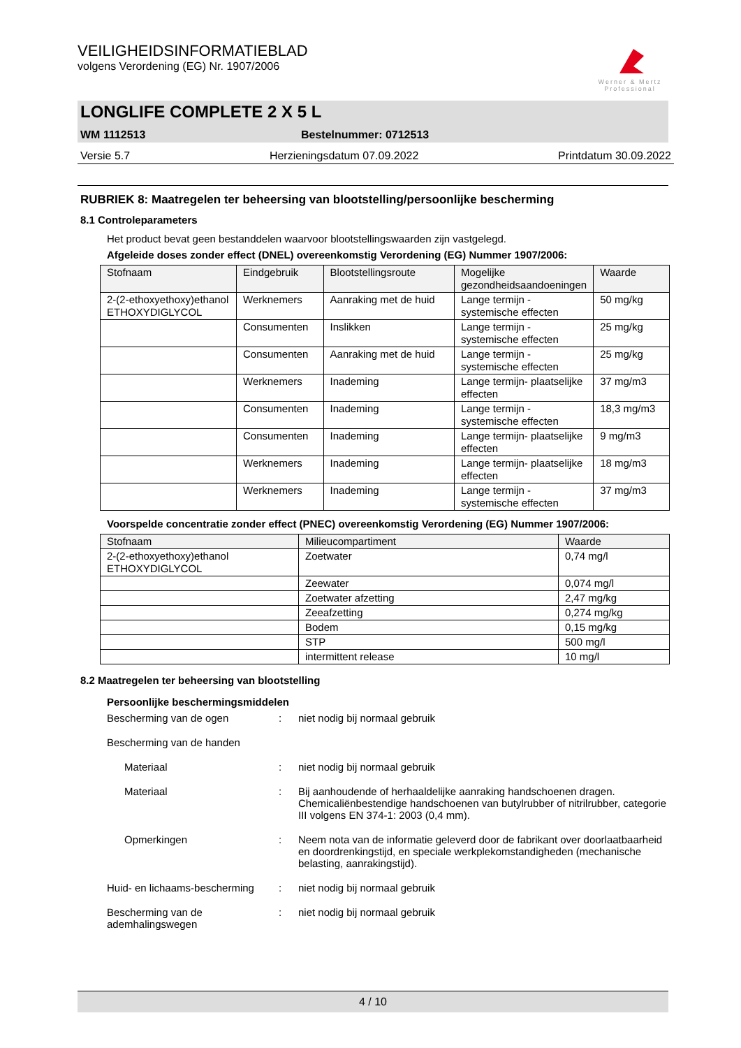Werner & Mertz
Professional
VEILIGHEIDSINFORMATIEBLAD
volgens Verordening (EG) Nr. 1907/2006
LONGLIFE COMPLETE 2 X 5 L
WM 1112513 Bestelnummer: 0712513
Versie 5.7 Herzieningsdatum 07.09.2022 Printdatum 30.09.2022
RUBRIEK 8: Maatregelen ter beheersing van blootstelling/persoonlijke bescherming
8.1 Controleparameters
Het product bevat geen bestanddelen waarvoor blootstellingswaarden zijn vastgelegd.
Afgeleide doses zonder effect (DNEL) overeenkomstig Verordening (EG) Nummer 1907/2006:
| Stofnaam | Eindgebruik | Blootstellingsroute | Mogelijke gezondheidsaandoeningen | Waarde |
| --- | --- | --- | --- | --- |
| 2-(2-ethoxyethoxy)ethanol ETHOXYDIGLYCOL | Werknemers | Aanraking met de huid | Lange termijn - systemische effecten | 50 mg/kg |
| | Consumenten | Inslikken | Lange termijn - systemische effecten | 25 mg/kg |
| | Consumenten | Aanraking met de huid | Lange termijn - systemische effecten | 25 mg/kg |
| | Werknemers | Inademing | Lange termijn- plaatselijke effecten | 37 mg/m3 |
| | Consumenten | Inademing | Lange termijn - systemische effecten | 18,3 mg/m3 |
| | Consumenten | Inademing | Lange termijn- plaatselijke effecten | 9 mg/m3 |
| | Werknemers | Inademing | Lange termijn- plaatselijke effecten | 18 mg/m3 |
| | Werknemers | Inademing | Lange termijn - systemische effecten | 37 mg/m3 |
Voorspelde concentratie zonder effect (PNEC) overeenkomstig Verordening (EG) Nummer 1907/2006:
| Stofnaam | Milieucompartiment | Waarde |
| --- | --- | --- |
| 2-(2-ethoxyethoxy)ethanol ETHOXYDIGLYCOL | Zoetwater | 0,74 mg/l |
| | Zeewater | 0,074 mg/l |
| | Zoetwater afzetting | 2,47 mg/kg |
| | Zeeafzetting | 0,274 mg/kg |
| | Bodem | 0,15 mg/kg |
| | STP | 500 mg/l |
| | intermittent release | 10 mg/l |
8.2 Maatregelen ter beheersing van blootstelling
Persoonlijke beschermingsmiddelen
Bescherming van de ogen
:
niet nodig bij normaal gebruik
Bescherming van de handen
Materiaal
:
niet nodig bij normaal gebruik
Materiaal
:
Bij aanhoudende of herhaaldelijke aanraking handschoenen dragen. Chemicaliënbestendige handschoenen van butylrubber of nitrilrubber, categorie III volgens EN 374-1: 2003 (0,4 mm).
Opmerkingen
:
Neem nota van de informatie geleverd door de fabrikant over doorlaatbaarheid en doordrenkingstijd, en speciale werkplekomstandigheden (mechanische belasting, aanrakingstijd).
Huid- en lichaams-bescherming
:
niet nodig bij normaal gebruik
Bescherming van de ademhalingswegen
:
niet nodig bij normaal gebruik
4 / 10